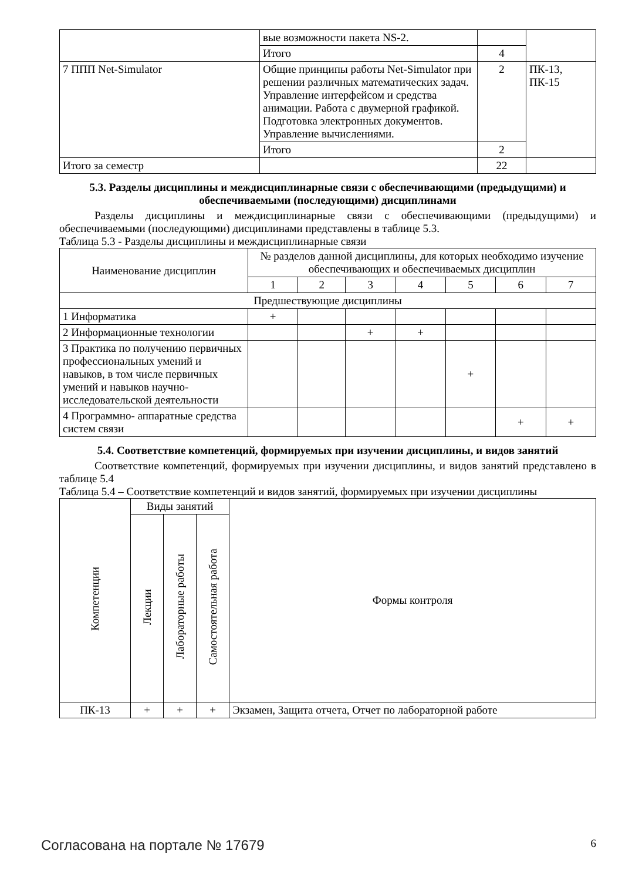| | вые возможности пакета NS-2. | | |
| | Итого | 4 | |
| 7 ППП Net-Simulator | Общие принципы работы Net-Simulator при решении различных математических задач. Управление интерфейсом и средства анимации. Работа с двумерной графикой. Подготовка электронных документов. Управление вычислениями. | 2 | ПК-13, ПК-15 |
| | Итого | 2 | |
| Итого за семестр | | 22 | |
5.3. Разделы дисциплины и междисциплинарные связи с обеспечивающими (предыдущими) и обеспечиваемыми (последующими) дисциплинами
Разделы дисциплины и междисциплинарные связи с обеспечивающими (предыдущими) и обеспечиваемыми (последующими) дисциплинами представлены в таблице 5.3.
Таблица 5.3 - Разделы дисциплины и междисциплинарные связи
| Наименование дисциплин | № разделов данной дисциплины, для которых необходимо изучение обеспечивающих и обеспечиваемых дисциплин | | | | | | |
| --- | --- | --- | --- | --- | --- | --- | --- |
| | 1 | 2 | 3 | 4 | 5 | 6 | 7 |
| Предшествующие дисциплины | | | | | | | |
| 1 Информатика | + | | | | | | |
| 2 Информационные технологии | | | + | + | | | |
| 3 Практика по получению первичных профессиональных умений и навыков, в том числе первичных умений и навыков научно-исследовательской деятельности | | | | | + | | |
| 4 Программно- аппаратные средства систем связи | | | | | | + | + |
5.4. Соответствие компетенций, формируемых при изучении дисциплины, и видов занятий
Соответствие компетенций, формируемых при изучении дисциплины, и видов занятий представлено в таблице 5.4
Таблица 5.4 – Соответствие компетенций и видов занятий, формируемых при изучении дисциплины
| Компетенции | Виды занятий | | | Формы контроля |
| --- | --- | --- | --- | --- |
| | Лекции | Лабораторные работы | Самостоятельная работа | |
| ПК-13 | + | + | + | Экзамен, Защита отчета, Отчет по лабораторной работе |
Согласована на портале № 17679 6